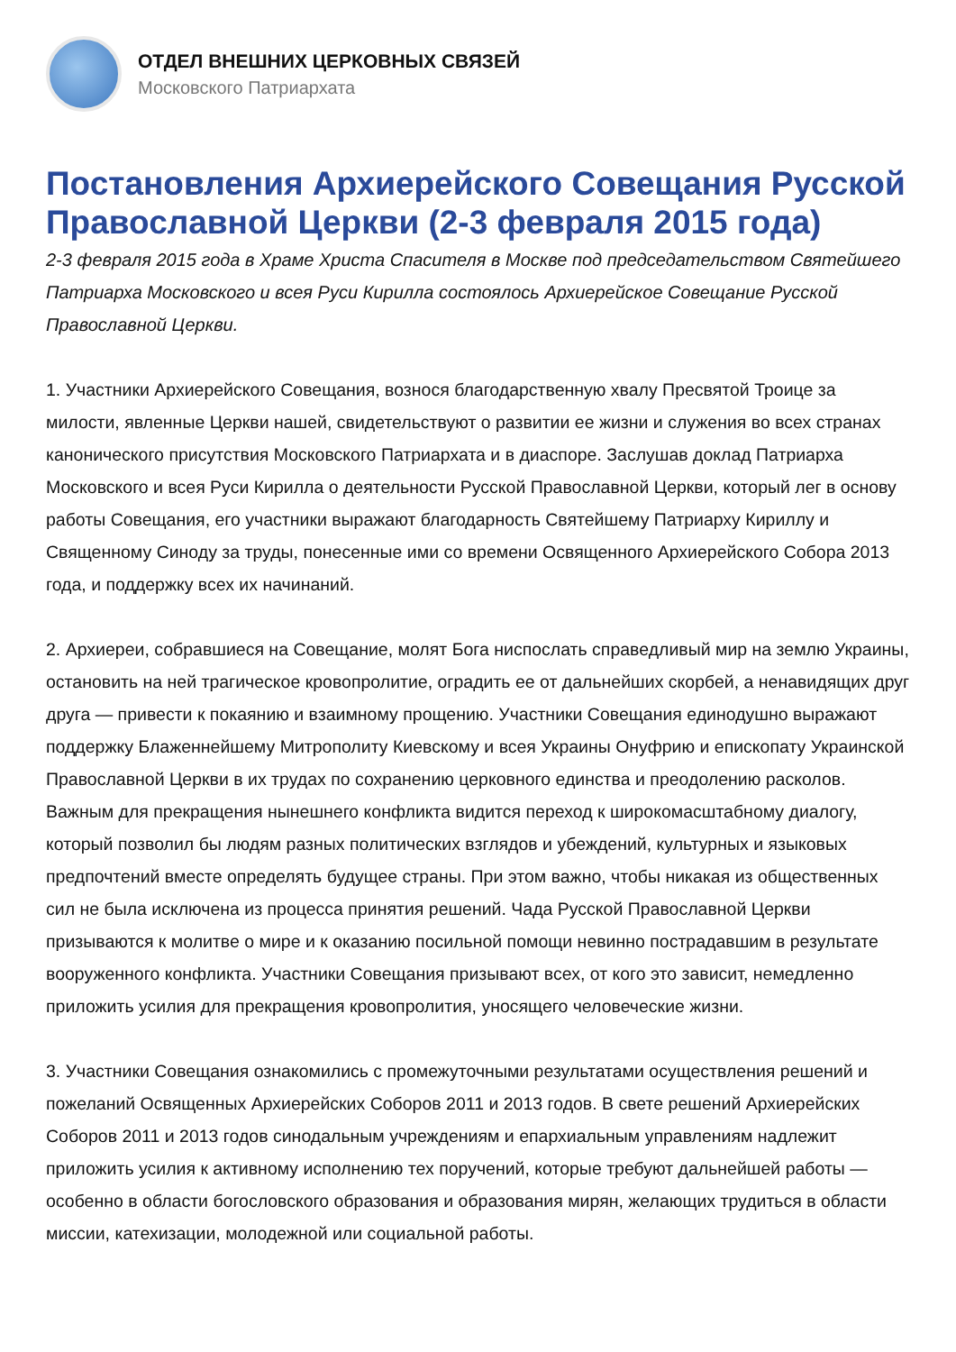ОТДЕЛ ВНЕШНИХ ЦЕРКОВНЫХ СВЯЗЕЙ
Московского Патриархата
Постановления Архиерейского Совещания Русской Православной Церкви (2-3 февраля 2015 года)
2-3 февраля 2015 года в Храме Христа Спасителя в Москве под председательством Святейшего Патриарха Московского и всея Руси Кирилла состоялось Архиерейское Совещание Русской Православной Церкви.
1. Участники Архиерейского Совещания, вознося благодарственную хвалу Пресвятой Троице за милости, явленные Церкви нашей, свидетельствуют о развитии ее жизни и служения во всех странах канонического присутствия Московского Патриархата и в диаспоре. Заслушав доклад Патриарха Московского и всея Руси Кирилла о деятельности Русской Православной Церкви, который лег в основу работы Совещания, его участники выражают благодарность Святейшему Патриарху Кириллу и Священному Синоду за труды, понесенные ими со времени Освященного Архиерейского Собора 2013 года, и поддержку всех их начинаний.
2. Архиереи, собравшиеся на Совещание, молят Бога ниспослать справедливый мир на землю Украины, остановить на ней трагическое кровопролитие, оградить ее от дальнейших скорбей, а ненавидящих друг друга — привести к покаянию и взаимному прощению. Участники Совещания единодушно выражают поддержку Блаженнейшему Митрополиту Киевскому и всея Украины Онуфрию и епископату Украинской Православной Церкви в их трудах по сохранению церковного единства и преодолению расколов. Важным для прекращения нынешнего конфликта видится переход к широкомасштабному диалогу, который позволил бы людям разных политических взглядов и убеждений, культурных и языковых предпочтений вместе определять будущее страны. При этом важно, чтобы никакая из общественных сил не была исключена из процесса принятия решений. Чада Русской Православной Церкви призываются к молитве о мире и к оказанию посильной помощи невинно пострадавшим в результате вооруженного конфликта. Участники Совещания призывают всех, от кого это зависит, немедленно приложить усилия для прекращения кровопролития, уносящего человеческие жизни.
3. Участники Совещания ознакомились с промежуточными результатами осуществления решений и пожеланий Освященных Архиерейских Соборов 2011 и 2013 годов. В свете решений Архиерейских Соборов 2011 и 2013 годов синодальным учреждениям и епархиальным управлениям надлежит приложить усилия к активному исполнению тех поручений, которые требуют дальнейшей работы — особенно в области богословского образования и образования мирян, желающих трудиться в области миссии, катехизации, молодежной или социальной работы.